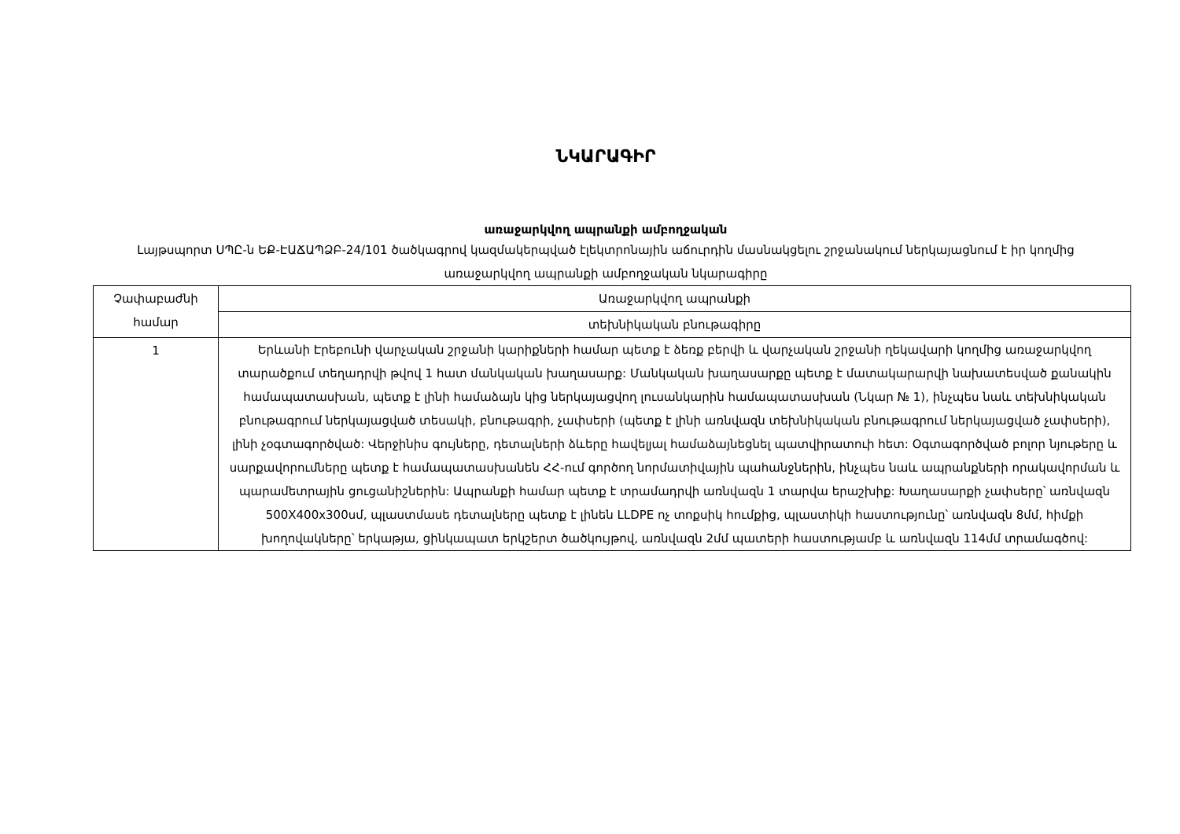ՆԿԱՐԱԳԻՐ
առաջարկվող ապրանքի ամբողջական
Լայթսպորտ ՍՊԸ-ն ԵՔ-ԷԱՃԱՊՁԲ-24/101 ծածկագրով կազմակերպված էլեկտրոնային աճուրդին մասնակցելու շրջանակում ներկայացնում է իր կողմից առաջարկվող ապրանքի ամբողջական նկարագիրը
| Չափաբաժնի համար | Առաջարկվող ապրանքի |
| --- | --- |
| | տեխնիկական բնութագիրը |
| 1 | Երևանի Էրեբունի վարչական շրջանի կարիքների համար պետք է ձեռք բերվի և վարչական շրջանի ղեկավարի կողմից առաջարկվող տարածքում տեղադրվի թվով 1 հատ մանկական խաղասարք: Մանկական խաղասարքը պետք է մատակարարվի նախատեսված քանակին համապատասխան, պետք է լինի համաձայն կից ներկայացվող լուսանկարին համապատասխան (Նկար № 1), ինչպես նաև տեխնիկական բնութագրում ներկայացված տեսակի, բնութագրի, չափսերի (պետք է լինի առնվազն տեխնիկական բնութագրում ներկայացված չափսերի), լինի չօգտագործված: Վերջինիս գույները, դետալների ձևերը հավելյալ համաձայնեցնել պատվիրատուի հետ: Օգտագործված բոլոր նյութերը և սարքավորումները պետք է համապատասխանեն ՀՀ-ում գործող նորմատիվային պահանջներին, ինչպես նաև ապրանքների որակավորման և պարամետրային ցուցանիշներին: Ապրանքի համար պետք է տրամադրվի առնվազն 1 տարվա երաշխիք: Խաղասարքի չափսերը՝ առնվազն 500X400x300սմ, պլաստմասե դետալները պետք է լինեն LLDPE ոչ տոքսիկ հումքից, պլաստիկի հաստությունը՝ առնվազն 8մմ, հիմքի խողովակները՝ երկաթյա, ցինկապատ երկշերտ ծածկույթով, առնվազն 2մմ պատերի հաստությամբ և առնվազն 114մմ տրամագծով: |